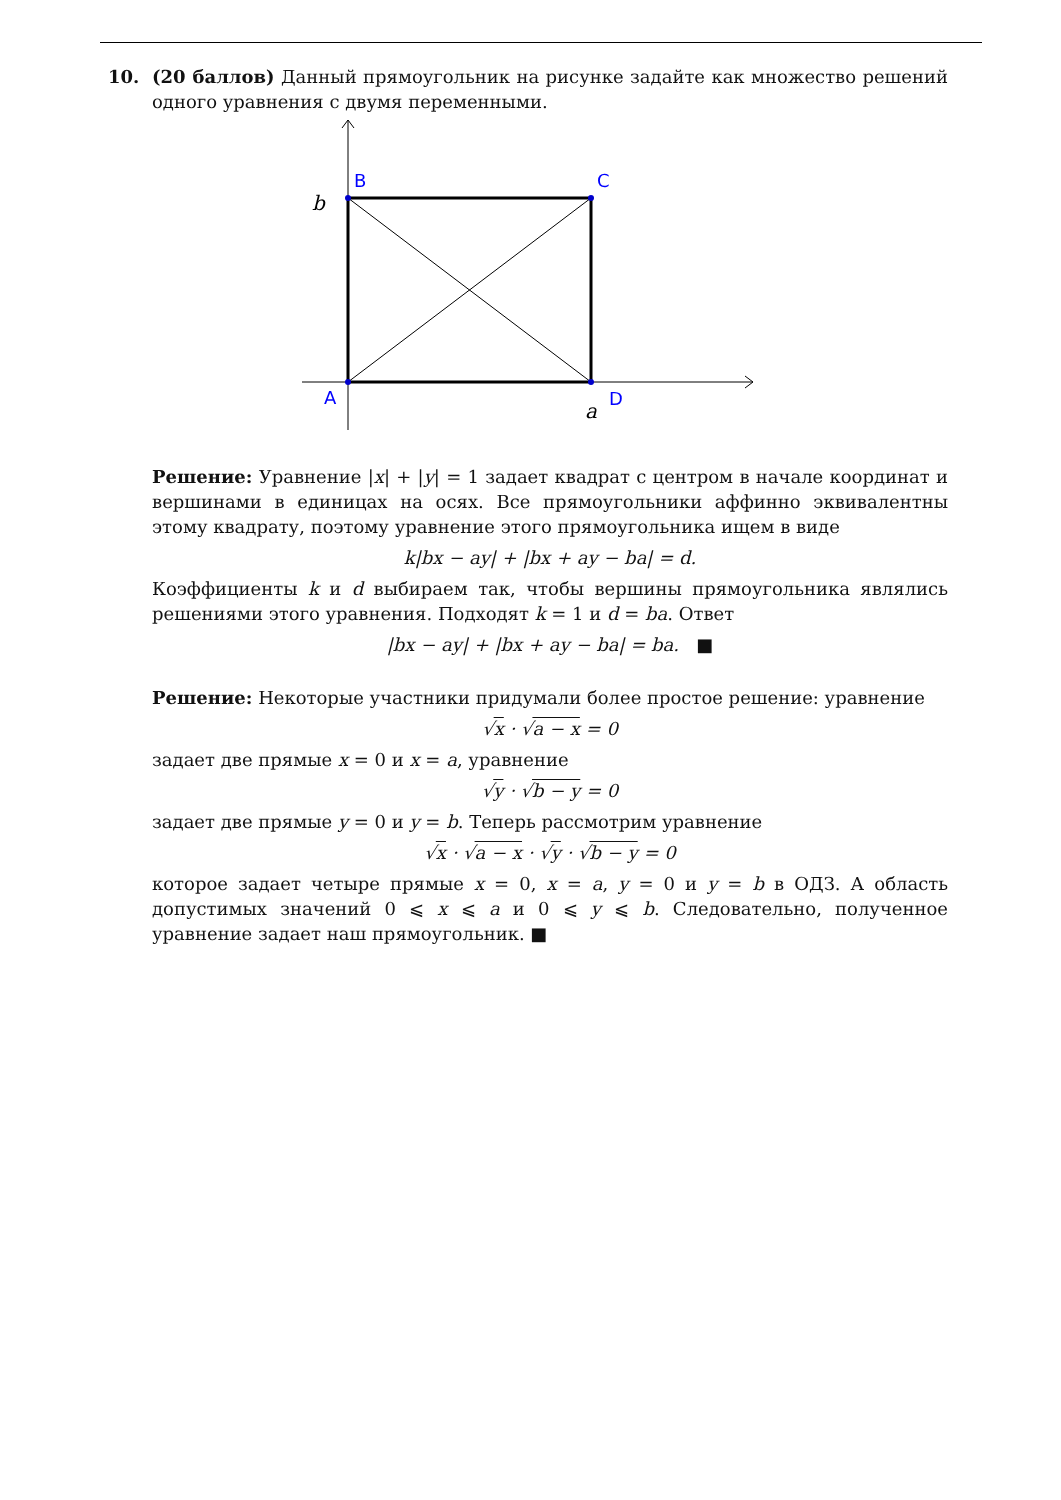10. (20 баллов) Данный прямоугольник на рисунке задайте как множество решений одного уравнения с двумя переменными.
B
C
A
D
b
a
Решение: Уравнение |x| + |y| = 1 задает квадрат с центром в начале координат и вершинами в единицах на осях. Все прямоугольники аффинно эквивалентны этому квадрату, поэтому уравнение этого прямоугольника ищем в виде
k|bx − ay| + |bx + ay − ba| = d.
Коэффициенты k и d выбираем так, чтобы вершины прямоугольника являлись решениями этого уравнения. Подходят k = 1 и d = ba. Ответ
|bx − ay| + |bx + ay − ba| = ba. ■
Решение: Некоторые участники придумали более простое решение: уравнение
√x · √a − x = 0
задает две прямые x = 0 и x = a, уравнение
√y · √b − y = 0
задает две прямые y = 0 и y = b. Теперь рассмотрим уравнение
√x · √a − x · √y · √b − y = 0
которое задает четыре прямые x = 0, x = a, y = 0 и y = b в ОДЗ. А область допустимых значений 0 ⩽ x ⩽ a и 0 ⩽ y ⩽ b. Следовательно, полученное уравнение задает наш прямоугольник. ■